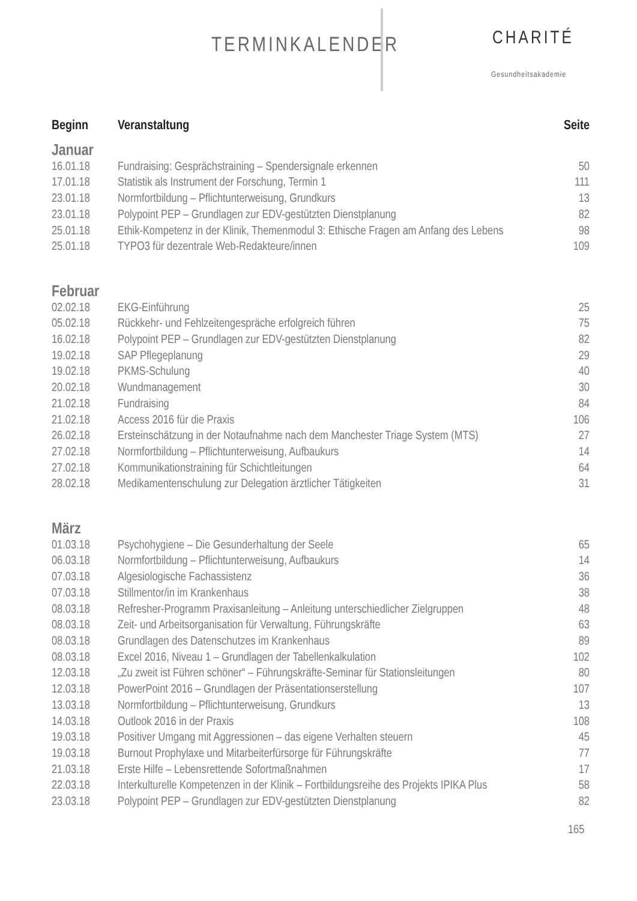TERMINKALENDER CHARITÉ
Gesundheitsakademie
| Beginn | Veranstaltung | Seite |
| --- | --- | --- |
| Januar | | |
| 16.01.18 | Fundraising: Gesprächstraining – Spendersignale erkennen | 50 |
| 17.01.18 | Statistik als Instrument der Forschung, Termin 1 | 111 |
| 23.01.18 | Normfortbildung – Pflichtunterweisung, Grundkurs | 13 |
| 23.01.18 | Polypoint PEP – Grundlagen zur EDV-gestützten Dienstplanung | 82 |
| 25.01.18 | Ethik-Kompetenz in der Klinik, Themenmodul 3: Ethische Fragen am Anfang des Lebens | 98 |
| 25.01.18 | TYPO3 für dezentrale Web-Redakteure/innen | 109 |
| Februar | | |
| 02.02.18 | EKG-Einführung | 25 |
| 05.02.18 | Rückkehr- und Fehlzeitengespräche erfolgreich führen | 75 |
| 16.02.18 | Polypoint PEP – Grundlagen zur EDV-gestützten Dienstplanung | 82 |
| 19.02.18 | SAP Pflegeplanung | 29 |
| 19.02.18 | PKMS-Schulung | 40 |
| 20.02.18 | Wundmanagement | 30 |
| 21.02.18 | Fundraising | 84 |
| 21.02.18 | Access 2016 für die Praxis | 106 |
| 26.02.18 | Ersteinschätzung in der Notaufnahme nach dem Manchester Triage System (MTS) | 27 |
| 27.02.18 | Normfortbildung – Pflichtunterweisung, Aufbaukurs | 14 |
| 27.02.18 | Kommunikationstraining für Schichtleitungen | 64 |
| 28.02.18 | Medikamentenschulung zur Delegation ärztlicher Tätigkeiten | 31 |
| März | | |
| 01.03.18 | Psychohygiene – Die Gesunderhaltung der Seele | 65 |
| 06.03.18 | Normfortbildung – Pflichtunterweisung, Aufbaukurs | 14 |
| 07.03.18 | Algesiologische Fachassistenz | 36 |
| 07.03.18 | Stillmentor/in im Krankenhaus | 38 |
| 08.03.18 | Refresher-Programm Praxisanleitung – Anleitung unterschiedlicher Zielgruppen | 48 |
| 08.03.18 | Zeit- und Arbeitsorganisation für Verwaltung, Führungskräfte | 63 |
| 08.03.18 | Grundlagen des Datenschutzes im Krankenhaus | 89 |
| 08.03.18 | Excel 2016, Niveau 1 – Grundlagen der Tabellenkalkulation | 102 |
| 12.03.18 | „Zu zweit ist Führen schöner“ – Führungskräfte-Seminar für Stationsleitungen | 80 |
| 12.03.18 | PowerPoint 2016 – Grundlagen der Präsentationserstellung | 107 |
| 13.03.18 | Normfortbildung – Pflichtunterweisung, Grundkurs | 13 |
| 14.03.18 | Outlook 2016 in der Praxis | 108 |
| 19.03.18 | Positiver Umgang mit Aggressionen – das eigene Verhalten steuern | 45 |
| 19.03.18 | Burnout Prophylaxe und Mitarbeiterfürsorge für Führungskräfte | 77 |
| 21.03.18 | Erste Hilfe – Lebensrettende Sofortmaßnahmen | 17 |
| 22.03.18 | Interkulturelle Kompetenzen in der Klinik – Fortbildungsreihe des Projekts IPIKA Plus | 58 |
| 23.03.18 | Polypoint PEP – Grundlagen zur EDV-gestützten Dienstplanung | 82 |
165